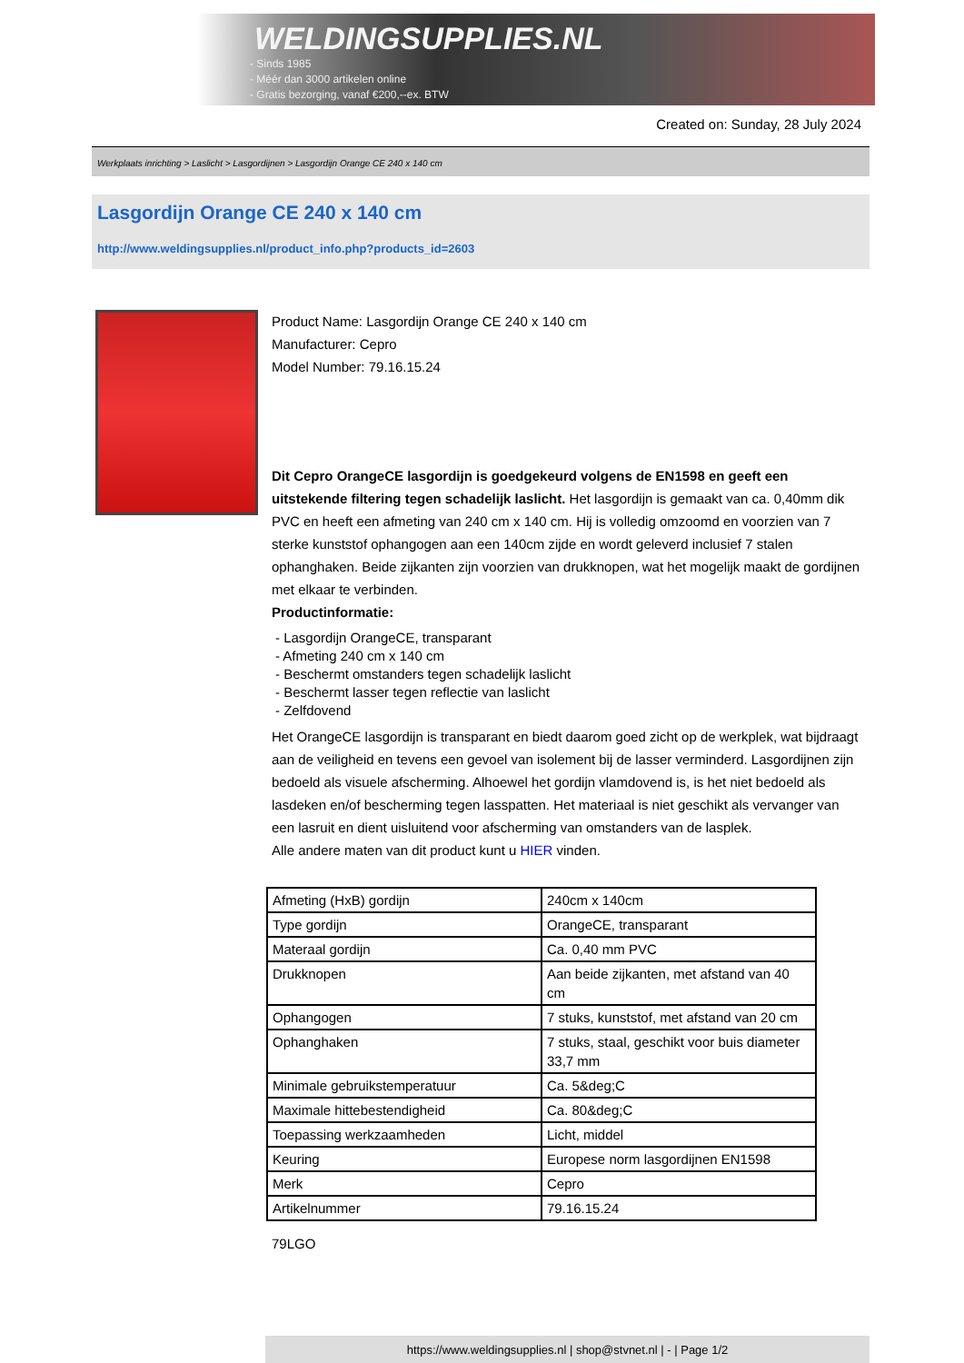WELDINGSUPPLIES.NL
- Sinds 1985
- Méér dan 3000 artikelen online
- Gratis bezorging, vanaf €200,--ex. BTW
Created on: Sunday, 28 July 2024
Werkplaats inrichting > Laslicht > Lasgordijnen > Lasgordijn Orange CE 240 x 140 cm
Lasgordijn Orange CE 240 x 140 cm
http://www.weldingsupplies.nl/product_info.php?products_id=2603
Product Name: Lasgordijn Orange CE 240 x 140 cm
Manufacturer: Cepro
Model Number: 79.16.15.24
Dit Cepro OrangeCE lasgordijn is goedgekeurd volgens de EN1598 en geeft een uitstekende filtering tegen schadelijk laslicht. Het lasgordijn is gemaakt van ca. 0,40mm dik PVC en heeft een afmeting van 240 cm x 140 cm. Hij is volledig omzoomd en voorzien van 7 sterke kunststof ophangogen aan een 140cm zijde en wordt geleverd inclusief 7 stalen ophanghaken. Beide zijkanten zijn voorzien van drukknopen, wat het mogelijk maakt de gordijnen met elkaar te verbinden.
Productinformatie:
- Lasgordijn OrangeCE, transparant
- Afmeting 240 cm x 140 cm
- Beschermt omstanders tegen schadelijk laslicht
- Beschermt lasser tegen reflectie van laslicht
- Zelfdovend
Het OrangeCE lasgordijn is transparant en biedt daarom goed zicht op de werkplek, wat bijdraagt aan de veiligheid en tevens een gevoel van isolement bij de lasser verminderd. Lasgordijnen zijn bedoeld als visuele afscherming. Alhoewel het gordijn vlamdovend is, is het niet bedoeld als lasdeken en/of bescherming tegen lasspatten. Het materiaal is niet geschikt als vervanger van een lasruit en dient uisluitend voor afscherming van omstanders van de lasplek.
Alle andere maten van dit product kunt u HIER vinden.
| Afmeting (HxB) gordijn | 240cm x 140cm |
| Type gordijn | OrangeCE, transparant |
| Materaal gordijn | Ca. 0,40 mm PVC |
| Drukknopen | Aan beide zijkanten, met afstand van 40 cm |
| Ophangogen | 7 stuks, kunststof, met afstand van 20 cm |
| Ophanghaken | 7 stuks, staal, geschikt voor buis diameter 33,7 mm |
| Minimale gebruikstemperatuur | Ca. 5&deg;C |
| Maximale hittebestendigheid | Ca. 80&deg;C |
| Toepassing werkzaamheden | Licht, middel |
| Keuring | Europese norm lasgordijnen EN1598 |
| Merk | Cepro |
| Artikelnummer | 79.16.15.24 |
79LGO
https://www.weldingsupplies.nl | shop@stvnet.nl | - | Page 1/2